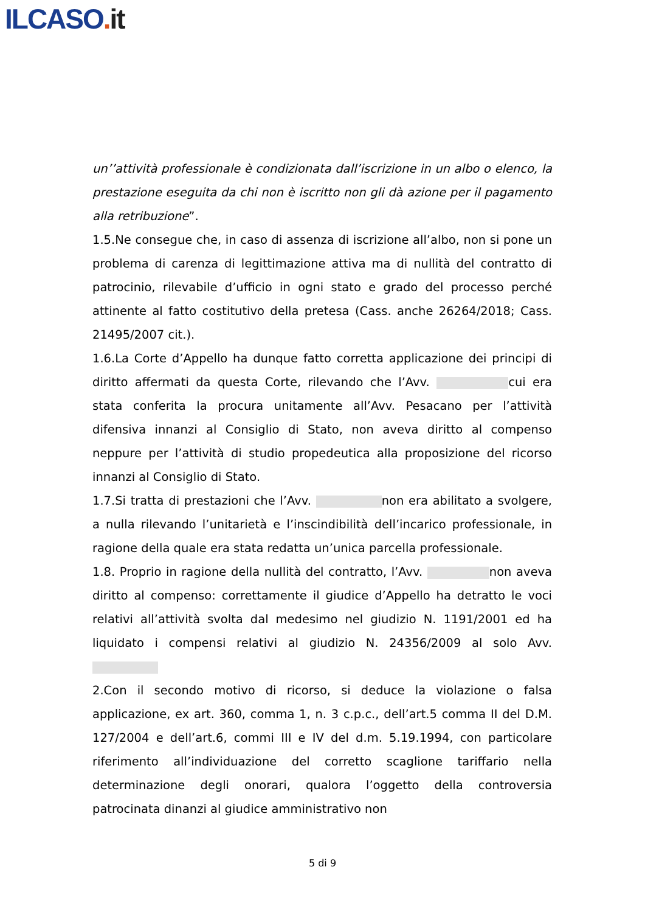ILCASO. it
un’’attività professionale è condizionata dall’iscrizione in un albo o elenco, la prestazione eseguita da chi non è iscritto non gli dà azione per il pagamento alla retribuzione”.
1.5.Ne consegue che, in caso di assenza di iscrizione all’albo, non si pone un problema di carenza di legittimazione attiva ma di nullità del contratto di patrocinio, rilevabile d’ufficio in ogni stato e grado del processo perché attinente al fatto costitutivo della pretesa (Cass. anche 26264/2018; Cass. 21495/2007 cit.).
1.6.La Corte d’Appello ha dunque fatto corretta applicazione dei principi di diritto affermati da questa Corte, rilevando che l’Avv. cui era stata conferita la procura unitamente all’Avv. Pesacano per l’attività difensiva innanzi al Consiglio di Stato, non aveva diritto al compenso neppure per l’attività di studio propedeutica alla proposizione del ricorso innanzi al Consiglio di Stato.
1.7.Si tratta di prestazioni che l’Avv. non era abilitato a svolgere, a nulla rilevando l’unitarietà e l’inscindibilità dell’incarico professionale, in ragione della quale era stata redatta un’unica parcella professionale.
1.8. Proprio in ragione della nullità del contratto, l’Avv. non aveva diritto al compenso: correttamente il giudice d’Appello ha detratto le voci relativi all’attività svolta dal medesimo nel giudizio N. 1191/2001 ed ha liquidato i compensi relativi al giudizio N. 24356/2009 al solo Avv.
2.Con il secondo motivo di ricorso, si deduce la violazione o falsa applicazione, ex art. 360, comma 1, n. 3 c.p.c., dell’art.5 comma II del D.M. 127/2004 e dell’art.6, commi III e IV del d.m. 5.19.1994, con particolare riferimento all’individuazione del corretto scaglione tariffario nella determinazione degli onorari, qualora l’oggetto della controversia patrocinata dinanzi al giudice amministrativo non
5 di 9